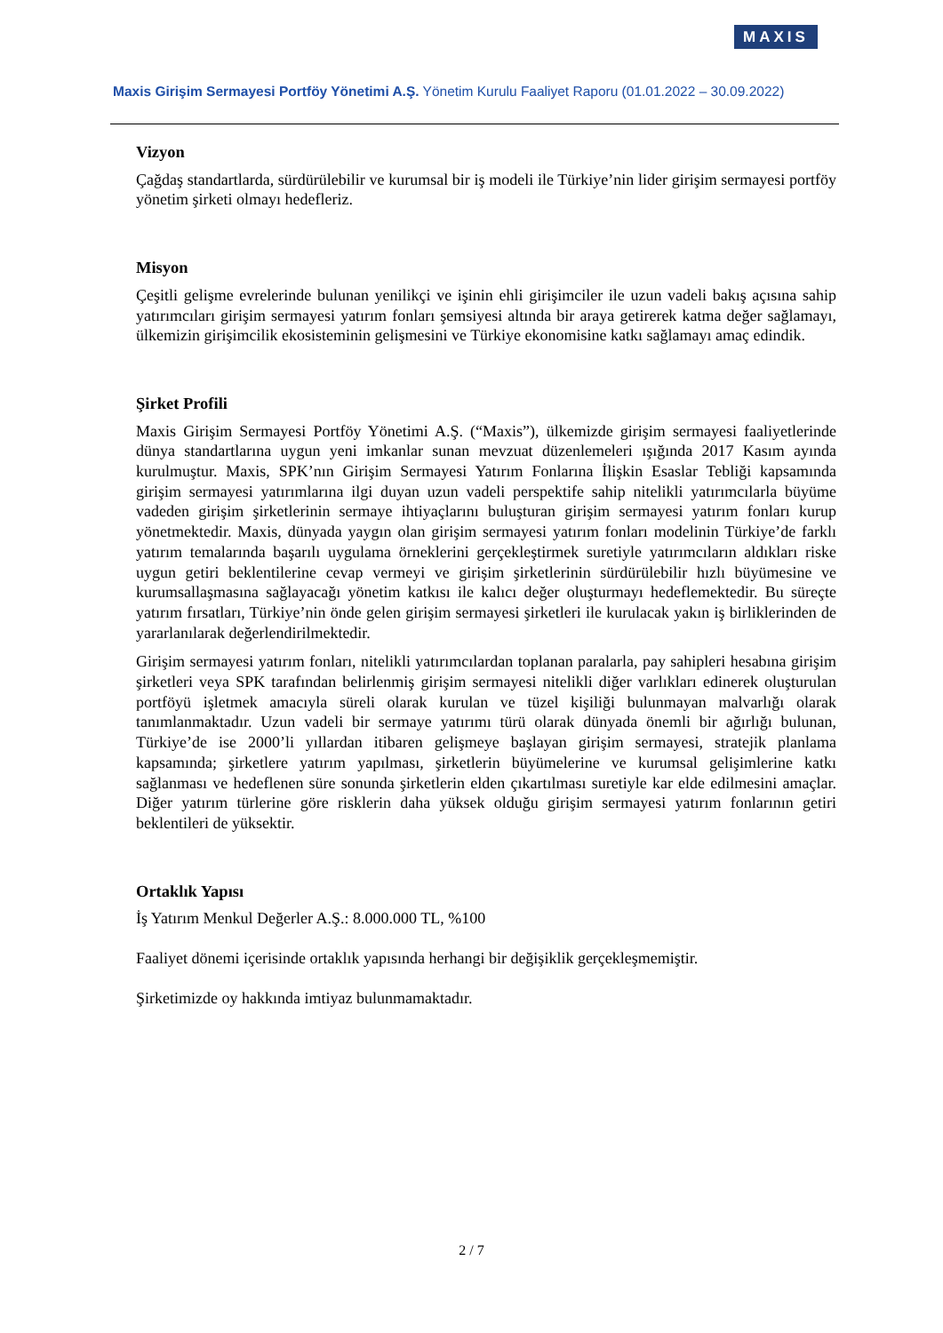MAXIS
Maxis Girişim Sermayesi Portföy Yönetimi A.Ş. Yönetim Kurulu Faaliyet Raporu (01.01.2022 – 30.09.2022)
Vizyon
Çağdaş standartlarda, sürdürülebilir ve kurumsal bir iş modeli ile Türkiye’nin lider girişim sermayesi portföy yönetim şirketi olmayı hedefleriz.
Misyon
Çeşitli gelişme evrelerinde bulunan yenilikçi ve işinin ehli girişimciler ile uzun vadeli bakış açısına sahip yatırımcıları girişim sermayesi yatırım fonları şemsiyesi altında bir araya getirerek katma değer sağlamayı, ülkemizin girişimcilik ekosisteminin gelişmesini ve Türkiye ekonomisine katkı sağlamayı amaç edindik.
Şirket Profili
Maxis Girişim Sermayesi Portföy Yönetimi A.Ş. (“Maxis”), ülkemizde girişim sermayesi faaliyetlerinde dünya standartlarına uygun yeni imkanlar sunan mevzuat düzenlemeleri ışığında 2017 Kasım ayında kurulmuştur. Maxis, SPK’nın Girişim Sermayesi Yatırım Fonlarına İlişkin Esaslar Tebliği kapsamında girişim sermayesi yatırımlarına ilgi duyan uzun vadeli perspektife sahip nitelikli yatırımcılarla büyüme vadeden girişim şirketlerinin sermaye ihtiyaçlarını buluşturan girişim sermayesi yatırım fonları kurup yönetmektedir. Maxis, dünyada yaygın olan girişim sermayesi yatırım fonları modelinin Türkiye’de farklı yatırım temalarında başarılı uygulama örneklerini gerçekleştirmek suretiyle yatırımcıların aldıkları riske uygun getiri beklentilerine cevap vermeyi ve girişim şirketlerinin sürdürülebilir hızlı büyümesine ve kurumsallaşmasına sağlayacağı yönetim katkısı ile kalıcı değer oluşturmayı hedeflemektedir. Bu süreçte yatırım fırsatları, Türkiye’nin önde gelen girişim sermayesi şirketleri ile kurulacak yakın iş birliklerinden de yararlanılarak değerlendirilmektedir.
Girişim sermayesi yatırım fonları, nitelikli yatırımcılardan toplanan paralarla, pay sahipleri hesabına girişim şirketleri veya SPK tarafından belirlenmiş girişim sermayesi nitelikli diğer varlıkları edinerek oluşturulan portföyü işletmek amacıyla süreli olarak kurulan ve tüzel kişiliği bulunmayan malvarlığı olarak tanımlanmaktadır. Uzun vadeli bir sermaye yatırımı türü olarak dünyada önemli bir ağırlığı bulunan, Türkiye’de ise 2000’li yıllardan itibaren gelişmeye başlayan girişim sermayesi, stratejik planlama kapsamında; şirketlere yatırım yapılması, şirketlerin büyümelerine ve kurumsal gelişimlerine katkı sağlanması ve hedeflenen süre sonunda şirketlerin elden çıkartılması suretiyle kar elde edilmesini amaçlar. Diğer yatırım türlerine göre risklerin daha yüksek olduğu girişim sermayesi yatırım fonlarının getiri beklentileri de yüksektir.
Ortaklık Yapısı
İş Yatırım Menkul Değerler A.Ş.: 8.000.000 TL, %100
Faaliyet dönemi içerisinde ortaklık yapısında herhangi bir değişiklik gerçekleşmemiştir.
Şirketimizde oy hakkında imtiyaz bulunmamaktadır.
2 / 7